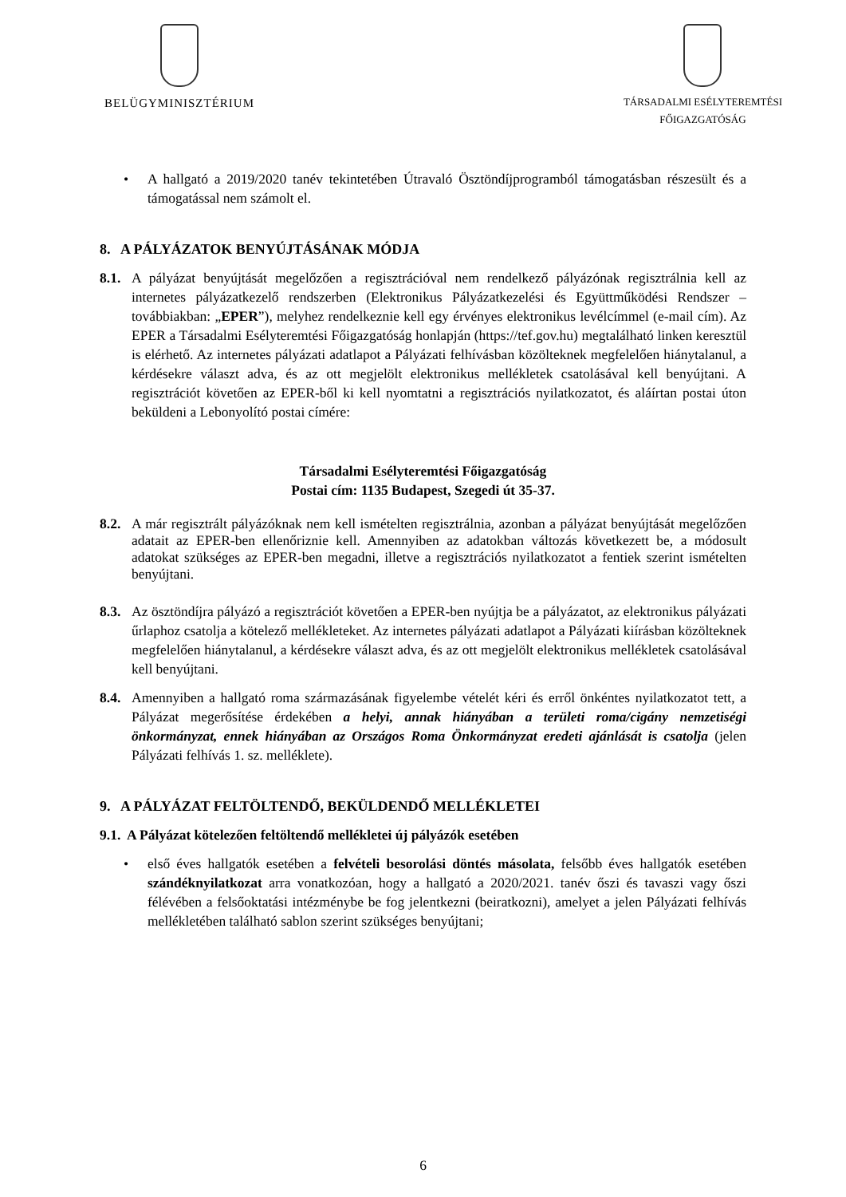BELÜGYMINISZTÉRIUM
TÁRSADALMI ESÉLYTEREMTÉSI
FŐIGAZGATÓSÁG
• A hallgató a 2019/2020 tanév tekintetében Útravaló Ösztöndíjprogramból támogatásban részesült és a támogatással nem számolt el.
8. A PÁLYÁZATOK BENYÚJTÁSÁNAK MÓDJA
8.1.
A pályázat benyújtását megelőzően a regisztrációval nem rendelkező pályázónak regisztrálnia kell az internetes pályázatkezelő rendszerben (Elektronikus Pályázatkezelési és Együttműködési Rendszer – továbbiakban: „EPER”), melyhez rendelkeznie kell egy érvényes elektronikus levélcímmel (e-mail cím). Az EPER a Társadalmi Esélyteremtési Főigazgatóság honlapján (https://tef.gov.hu) megtalálható linken keresztül is elérhető. Az internetes pályázati adatlapot a Pályázati felhívásban közölteknek megfelelően hiánytalanul, a kérdésekre választ adva, és az ott megjelölt elektronikus mellékletek csatolásával kell benyújtani. A regisztrációt követően az EPER-ből ki kell nyomtatni a regisztrációs nyilatkozatot, és aláírtan postai úton beküldeni a Lebonyolító postai címére:
Társadalmi Esélyteremtési Főigazgatóság
Postai cím: 1135 Budapest, Szegedi út 35-37.
8.2.
A már regisztrált pályázóknak nem kell ismételten regisztrálnia, azonban a pályázat benyújtását megelőzően adatait az EPER-ben ellenőriznie kell. Amennyiben az adatokban változás következett be, a módosult adatokat szükséges az EPER-ben megadni, illetve a regisztrációs nyilatkozatot a fentiek szerint ismételten benyújtani.
8.3.
Az ösztöndíjra pályázó a regisztrációt követően a EPER-ben nyújtja be a pályázatot, az elektronikus pályázati űrlaphoz csatolja a kötelező mellékleteket. Az internetes pályázati adatlapot a Pályázati kiírásban közölteknek megfelelően hiánytalanul, a kérdésekre választ adva, és az ott megjelölt elektronikus mellékletek csatolásával kell benyújtani.
8.4.
Amennyiben a hallgató roma származásának figyelembe vételét kéri és erről önkéntes nyilatkozatot tett, a Pályázat megerősítése érdekében a helyi, annak hiányában a területi roma/cigány nemzetiségi önkormányzat, ennek hiányában az Országos Roma Önkormányzat eredeti ajánlását is csatolja (jelen Pályázati felhívás 1. sz. melléklete).
9. A PÁLYÁZAT FELTÖLTENDŐ, BEKÜLDENDŐ MELLÉKLETEI
9.1. A Pályázat kötelezően feltöltendő mellékletei új pályázók esetében
• első éves hallgatók esetében a felvételi besorolási döntés másolata, felsőbb éves hallgatók esetében szándéknyilatkozat arra vonatkozóan, hogy a hallgató a 2020/2021. tanév őszi és tavaszi vagy őszi félévében a felsőoktatási intézménybe be fog jelentkezni (beiratkozni), amelyet a jelen Pályázati felhívás mellékletében található sablon szerint szükséges benyújtani;
6